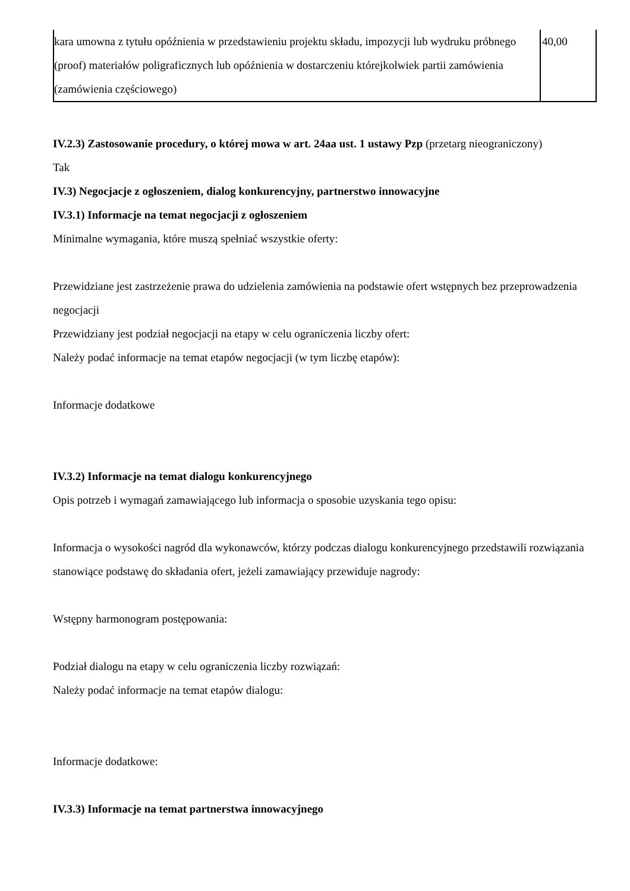| kara umowna z tytułu opóźnienia w przedstawieniu projektu składu, impozycji lub wydruku próbnego (proof) materiałów poligraficznych lub opóźnienia w dostarczeniu którejkolwiek partii zamówienia (zamówienia częściowego) | 40,00 |
IV.2.3) Zastosowanie procedury, o której mowa w art. 24aa ust. 1 ustawy Pzp (przetarg nieograniczony)
Tak
IV.3) Negocjacje z ogłoszeniem, dialog konkurencyjny, partnerstwo innowacyjne
IV.3.1) Informacje na temat negocjacji z ogłoszeniem
Minimalne wymagania, które muszą spełniać wszystkie oferty:
Przewidziane jest zastrzeżenie prawa do udzielenia zamówienia na podstawie ofert wstępnych bez przeprowadzenia negocjacji
Przewidziany jest podział negocjacji na etapy w celu ograniczenia liczby ofert:
Należy podać informacje na temat etapów negocjacji (w tym liczbę etapów):
Informacje dodatkowe
IV.3.2) Informacje na temat dialogu konkurencyjnego
Opis potrzeb i wymagań zamawiającego lub informacja o sposobie uzyskania tego opisu:
Informacja o wysokości nagród dla wykonawców, którzy podczas dialogu konkurencyjnego przedstawili rozwiązania stanowiące podstawę do składania ofert, jeżeli zamawiający przewiduje nagrody:
Wstępny harmonogram postępowania:
Podział dialogu na etapy w celu ograniczenia liczby rozwiązań:
Należy podać informacje na temat etapów dialogu:
Informacje dodatkowe:
IV.3.3) Informacje na temat partnerstwa innowacyjnego